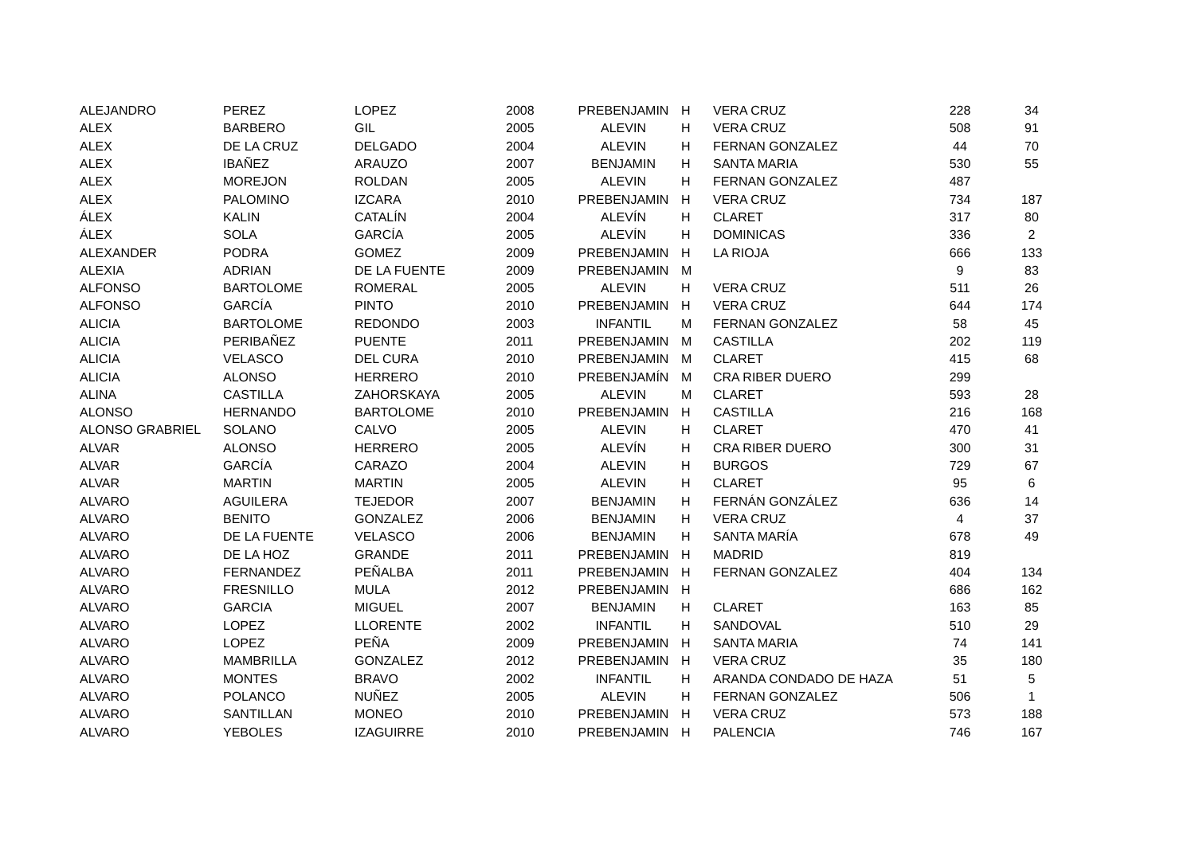| ALEJANDRO | PEREZ | LOPEZ | 2008 | PREBENJAMIN | H | VERA CRUZ | 228 | 34 |
| ALEX | BARBERO | GIL | 2005 | ALEVIN | H | VERA CRUZ | 508 | 91 |
| ALEX | DE LA CRUZ | DELGADO | 2004 | ALEVIN | H | FERNAN GONZALEZ | 44 | 70 |
| ALEX | IBAÑEZ | ARAUZO | 2007 | BENJAMIN | H | SANTA MARIA | 530 | 55 |
| ALEX | MOREJON | ROLDAN | 2005 | ALEVIN | H | FERNAN GONZALEZ | 487 | |
| ALEX | PALOMINO | IZCARA | 2010 | PREBENJAMIN | H | VERA CRUZ | 734 | 187 |
| ÁLEX | KALIN | CATALÍN | 2004 | ALEVÍN | H | CLARET | 317 | 80 |
| ÁLEX | SOLA | GARCÍA | 2005 | ALEVÍN | H | DOMINICAS | 336 | 2 |
| ALEXANDER | PODRA | GOMEZ | 2009 | PREBENJAMIN | H | LA RIOJA | 666 | 133 |
| ALEXIA | ADRIAN | DE LA FUENTE | 2009 | PREBENJAMIN | M | | 9 | 83 |
| ALFONSO | BARTOLOME | ROMERAL | 2005 | ALEVIN | H | VERA CRUZ | 511 | 26 |
| ALFONSO | GARCÍA | PINTO | 2010 | PREBENJAMIN | H | VERA CRUZ | 644 | 174 |
| ALICIA | BARTOLOME | REDONDO | 2003 | INFANTIL | M | FERNAN GONZALEZ | 58 | 45 |
| ALICIA | PERIBAÑEZ | PUENTE | 2011 | PREBENJAMIN | M | CASTILLA | 202 | 119 |
| ALICIA | VELASCO | DEL CURA | 2010 | PREBENJAMIN | M | CLARET | 415 | 68 |
| ALICIA | ALONSO | HERRERO | 2010 | PREBENJAMÍN | M | CRA RIBER DUERO | 299 | |
| ALINA | CASTILLA | ZAHORSKAYA | 2005 | ALEVIN | M | CLARET | 593 | 28 |
| ALONSO | HERNANDO | BARTOLOME | 2010 | PREBENJAMIN | H | CASTILLA | 216 | 168 |
| ALONSO GRABRIEL | SOLANO | CALVO | 2005 | ALEVIN | H | CLARET | 470 | 41 |
| ALVAR | ALONSO | HERRERO | 2005 | ALEVÍN | H | CRA RIBER DUERO | 300 | 31 |
| ALVAR | GARCÍA | CARAZO | 2004 | ALEVIN | H | BURGOS | 729 | 67 |
| ALVAR | MARTIN | MARTIN | 2005 | ALEVIN | H | CLARET | 95 | 6 |
| ALVARO | AGUILERA | TEJEDOR | 2007 | BENJAMIN | H | FERNÁN GONZÁLEZ | 636 | 14 |
| ALVARO | BENITO | GONZALEZ | 2006 | BENJAMIN | H | VERA CRUZ | 4 | 37 |
| ALVARO | DE LA FUENTE | VELASCO | 2006 | BENJAMIN | H | SANTA MARÍA | 678 | 49 |
| ALVARO | DE LA HOZ | GRANDE | 2011 | PREBENJAMIN | H | MADRID | 819 | |
| ALVARO | FERNANDEZ | PEÑALBA | 2011 | PREBENJAMIN | H | FERNAN GONZALEZ | 404 | 134 |
| ALVARO | FRESNILLO | MULA | 2012 | PREBENJAMIN | H | | 686 | 162 |
| ALVARO | GARCIA | MIGUEL | 2007 | BENJAMIN | H | CLARET | 163 | 85 |
| ALVARO | LOPEZ | LLORENTE | 2002 | INFANTIL | H | SANDOVAL | 510 | 29 |
| ALVARO | LOPEZ | PEÑA | 2009 | PREBENJAMIN | H | SANTA MARIA | 74 | 141 |
| ALVARO | MAMBRILLA | GONZALEZ | 2012 | PREBENJAMIN | H | VERA CRUZ | 35 | 180 |
| ALVARO | MONTES | BRAVO | 2002 | INFANTIL | H | ARANDA CONDADO DE HAZA | 51 | 5 |
| ALVARO | POLANCO | NUÑEZ | 2005 | ALEVIN | H | FERNAN GONZALEZ | 506 | 1 |
| ALVARO | SANTILLAN | MONEO | 2010 | PREBENJAMIN | H | VERA CRUZ | 573 | 188 |
| ALVARO | YEBOLES | IZAGUIRRE | 2010 | PREBENJAMIN | H | PALENCIA | 746 | 167 |